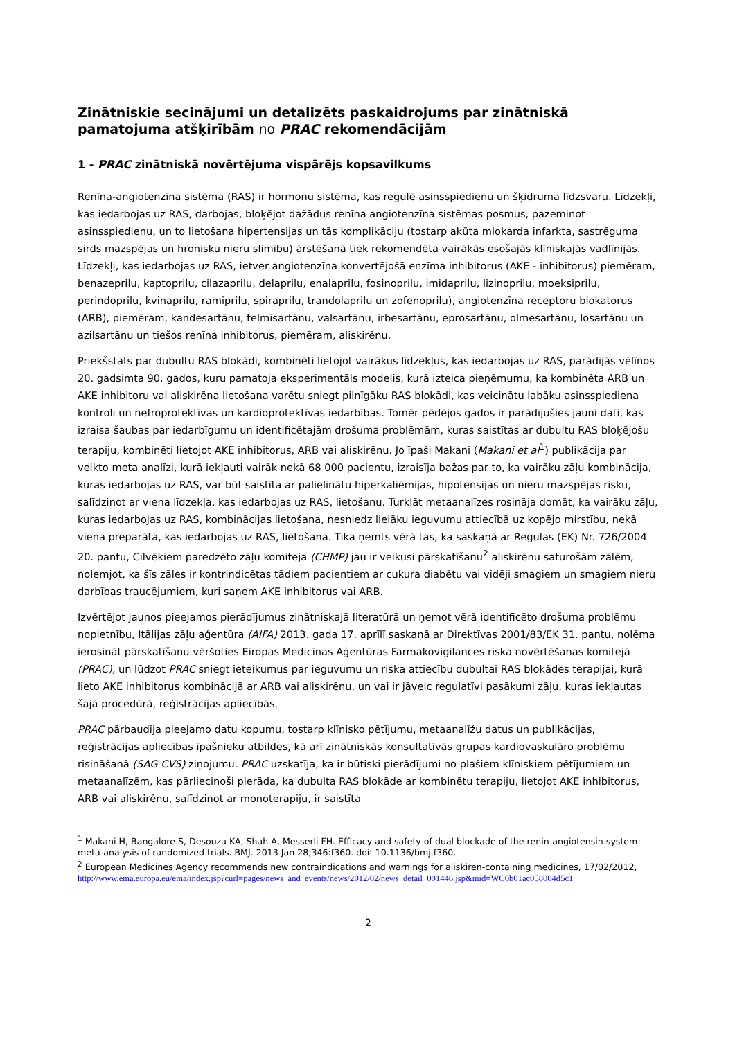Zinātniskie secinājumi un detalizēts paskaidrojums par zinātniskā pamatojuma atšķirībām no PRAC rekomendācijām
1 - PRAC zinātniskā novērtējuma vispārējs kopsavilkums
Renīna-angiotenzīna sistēma (RAS) ir hormonu sistēma, kas regulē asinsspiedienu un šķidruma līdzsvaru. Līdzekļi, kas iedarbojas uz RAS, darbojas, bloķējot dažādus renīna angiotenzīna sistēmas posmus, pazeminot asinsspiedienu, un to lietošana hipertensijas un tās komplikāciju (tostarp akūta miokarda infarkta, sastrēguma sirds mazspējas un hronisku nieru slimību) ārstēšanā tiek rekomendēta vairākās esošajās klīniskajās vadlīnijās. Līdzekļi, kas iedarbojas uz RAS, ietver angiotenzīna konvertējošā enzīma inhibitorus (AKE - inhibitorus) piemēram, benazeprilu, kaptoprilu, cilazaprilu, delaprilu, enalaprilu, fosinoprilu, imidaprilu, lizinoprilu, moeksiprilu, perindoprilu, kvinaprilu, ramiprilu, spiraprilu, trandolaprilu un zofenoprilu), angiotenzīna receptoru blokatorus (ARB), piemēram, kandesartānu, telmisartānu, valsartānu, irbesartānu, eprosartānu, olmesartānu, losartānu un azilsartānu un tiešos renīna inhibitorus, piemēram, aliskirēnu.
Priekšstats par dubultu RAS blokādi, kombinēti lietojot vairākus līdzekļus, kas iedarbojas uz RAS, parādījās vēlīnos 20. gadsimta 90. gados, kuru pamatoja eksperimentāls modelis, kurā izteica pieņēmumu, ka kombinēta ARB un AKE inhibitoru vai aliskirēna lietošana varētu sniegt pilnīgāku RAS blokādi, kas veicinātu labāku asinsspiediena kontroli un nefroprotektīvas un kardioprotektīvas iedarbības. Tomēr pēdējos gados ir parādījušies jauni dati, kas izraisa šaubas par iedarbīgumu un identificētajām drošuma problēmām, kuras saistītas ar dubultu RAS bloķējošu terapiju, kombinēti lietojot AKE inhibitorus, ARB vai aliskirēnu. Jo īpaši Makani (Makani et al<sup>1</sup>) publikācija par veikto meta analīzi, kurā iekļauti vairāk nekā 68 000 pacientu, izraisīja bažas par to, ka vairāku zāļu kombinācija, kuras iedarbojas uz RAS, var būt saistīta ar palielinātu hiperkaliēmijas, hipotensijas un nieru mazspējas risku, salīdzinot ar viena līdzekļa, kas iedarbojas uz RAS, lietošanu. Turklāt metaanalīzes rosināja domāt, ka vairāku zāļu, kuras iedarbojas uz RAS, kombinācijas lietošana, nesniedz lielāku ieguvumu attiecībā uz kopējo mirstību, nekā viena preparāta, kas iedarbojas uz RAS, lietošana. Tika ņemts vērā tas, ka saskaņā ar Regulas (EK) Nr. 726/2004 20. pantu, Cilvēkiem paredzēto zāļu komiteja (CHMP) jau ir veikusi pārskatīšanu<sup>2</sup> aliskirēnu saturošām zālēm, nolemjot, ka šīs zāles ir kontrindicētas tādiem pacientiem ar cukura diabētu vai vidēji smagiem un smagiem nieru darbības traucējumiem, kuri saņem AKE inhibitorus vai ARB.
Izvērtējot jaunos pieejamos pierādījumus zinātniskajā literatūrā un ņemot vērā identificēto drošuma problēmu nopietnību, Itālijas zāļu aģentūra (AIFA) 2013. gada 17. aprīlī saskaņā ar Direktīvas 2001/83/EK 31. pantu, nolēma ierosināt pārskatīšanu vēršoties Eiropas Medicīnas Aģentūras Farmakovigilances riska novērtēšanas komitejā (PRAC), un lūdzot PRAC sniegt ieteikumus par ieguvumu un riska attiecību dubultai RAS blokādes terapijai, kurā lieto AKE inhibitorus kombinācijā ar ARB vai aliskirēnu, un vai ir jāveic regulatīvi pasākumi zāļu, kuras iekļautas šajā procedūrā, reģistrācijas apliecībās.
PRAC pārbaudīja pieejamo datu kopumu, tostarp klīnisko pētījumu, metaanalīžu datus un publikācijas, reģistrācijas apliecības īpašnieku atbildes, kā arī zinātniskās konsultatīvās grupas kardiovaskulāro problēmu risināšanā (SAG CVS) ziņojumu. PRAC uzskatīja, ka ir būtiski pierādījumi no plašiem klīniskiem pētījumiem un metaanalīzēm, kas pārliecinoši pierāda, ka dubulta RAS blokāde ar kombinētu terapiju, lietojot AKE inhibitorus, ARB vai aliskirēnu, salīdzinot ar monoterapiju, ir saistīta
<sup>1</sup> Makani H, Bangalore S, Desouza KA, Shah A, Messerli FH. Efficacy and safety of dual blockade of the renin-angiotensin system: meta-analysis of randomized trials. BMJ. 2013 Jan 28;346:f360. doi: 10.1136/bmj.f360.
<sup>2</sup> European Medicines Agency recommends new contraindications and warnings for aliskiren-containing medicines, 17/02/2012,
http://www.ema.europa.eu/ema/index.jsp?curl=pages/news_and_events/news/2012/02/news_detail_001446.jsp&mid=WC0b01ac058004d5c1
2